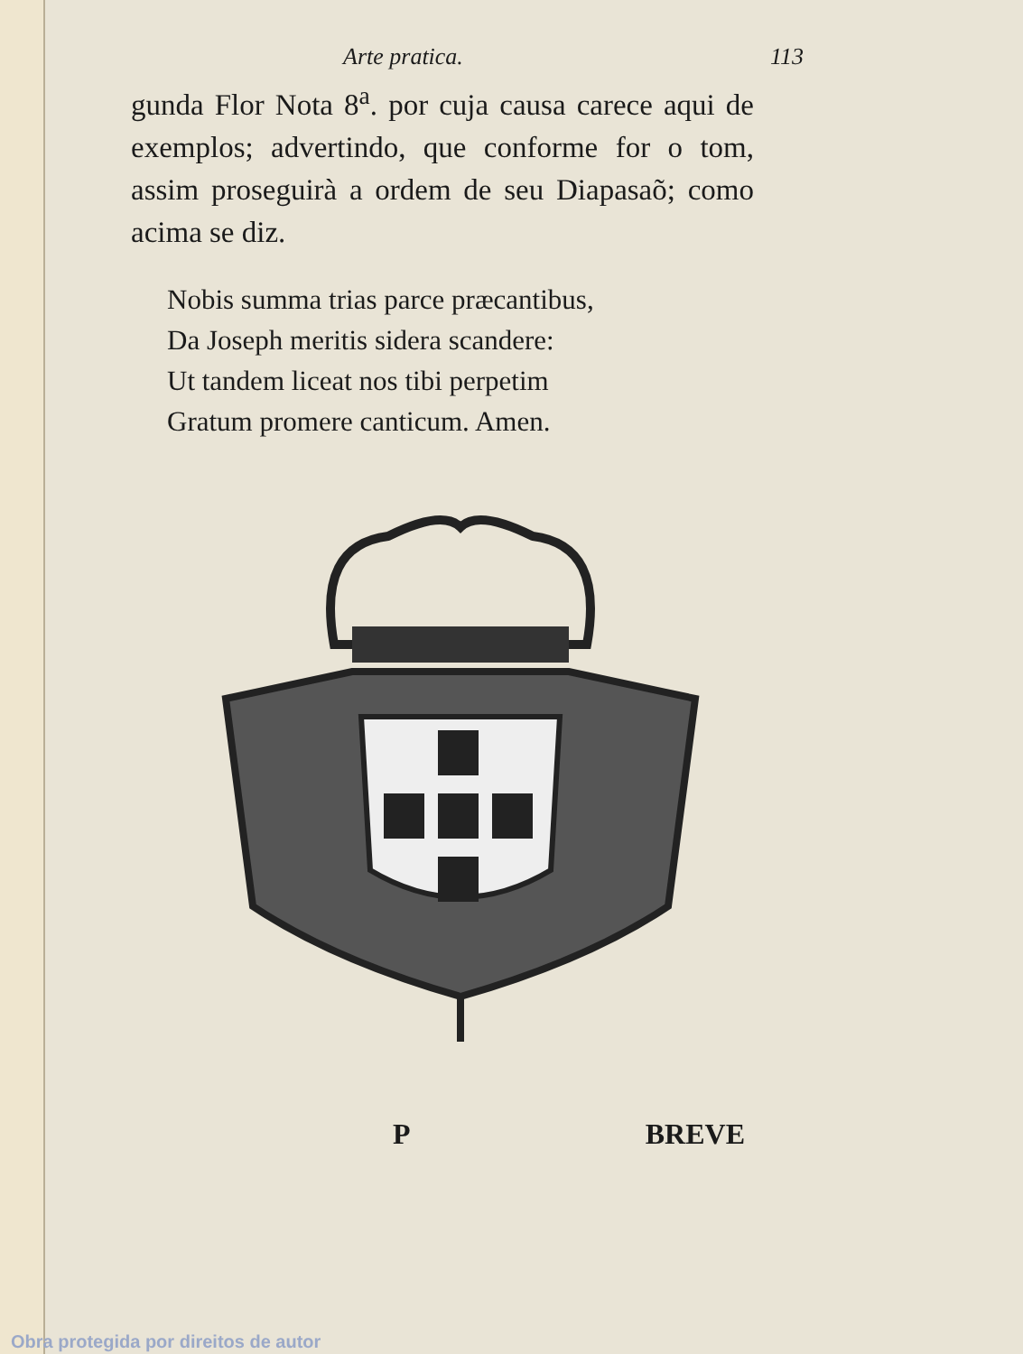Arte pratica. 113
gunda Flor Nota 8<sup>a</sup>. por cuja causa carece aqui de exemplos; advertindo, que conforme for o tom, assim proseguirà a ordem de seu Diapasaõ; como acima se diz.
Nobis summa trias parce præcantibus,
Da Joseph meritis sidera scandere:
Ut tandem liceat nos tibi perpetim
Gratum promere canticum. Amen.
P BREVE
Obra protegida por direitos de autor